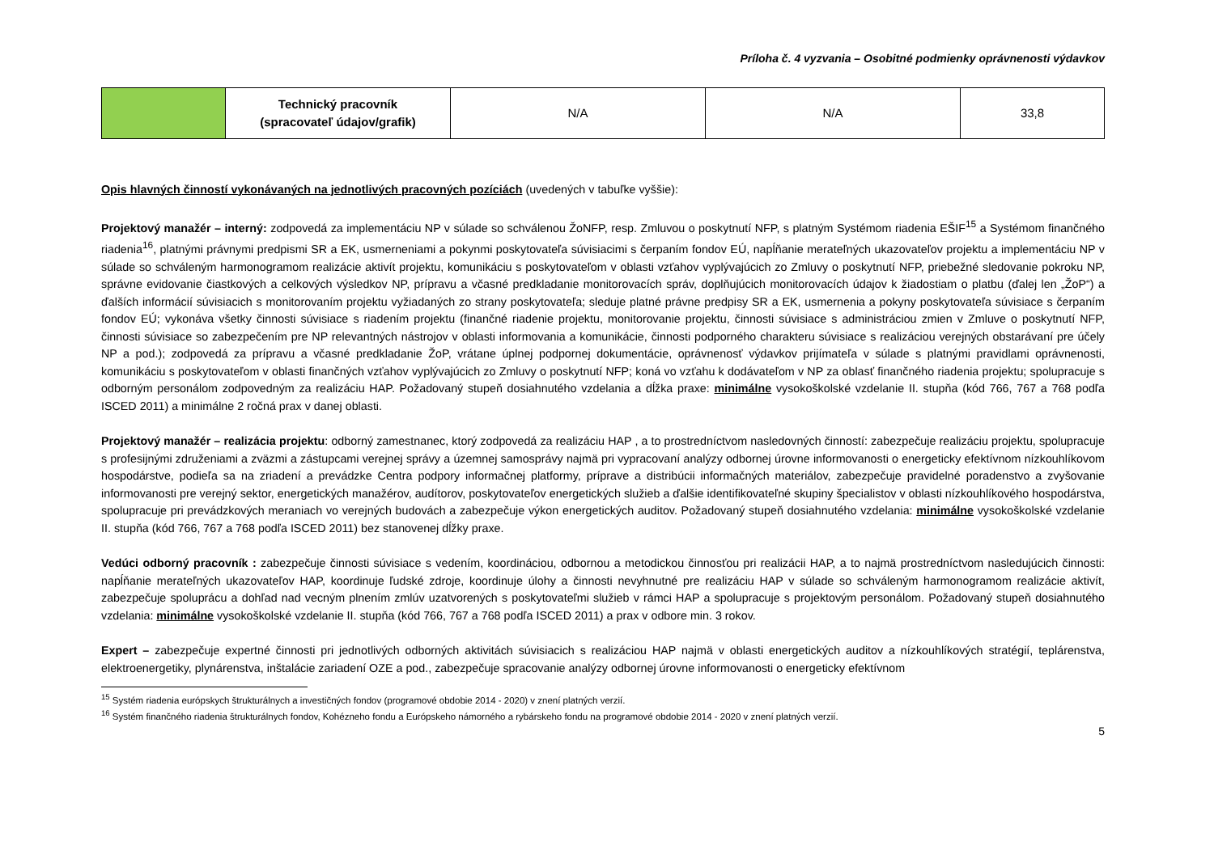Príloha č. 4 vyzvania – Osobitné podmienky oprávnenosti výdavkov
| | Technický pracovník (spracovateľ údajov/grafik) | N/A | N/A | 33,8 |
Opis hlavných činností vykonávaných na jednotlivých pracovných pozíciách (uvedených v tabuľke vyššie):
Projektový manažér – interný: zodpovedá za implementáciu NP v súlade so schválenou ŽoNFP, resp. Zmluvou o poskytnutí NFP, s platným Systémom riadenia EŠIF<sup>15</sup> a Systémom finančného riadenia<sup>16</sup>, platnými právnymi predpismi SR a EK, usmerneniami a pokynmi poskytovateľa súvisiacimi s čerpaním fondov EÚ, napĺňanie merateľných ukazovateľov projektu a implementáciu NP v súlade so schváleným harmonogramom realizácie aktivít projektu, komunikáciu s poskytovateľom v oblasti vzťahov vyplývajúcich zo Zmluvy o poskytnutí NFP, priebežné sledovanie pokroku NP, správne evidovanie čiastkových a celkových výsledkov NP, prípravu a včasné predkladanie monitorovacích správ, doplňujúcich monitorovacích údajov k žiadostiam o platbu (ďalej len „ŽoP“) a ďalších informácií súvisiacich s monitorovaním projektu vyžiadaných zo strany poskytovateľa; sleduje platné právne predpisy SR a EK, usmernenia a pokyny poskytovateľa súvisiace s čerpaním fondov EÚ; vykonáva všetky činnosti súvisiace s riadením projektu (finančné riadenie projektu, monitorovanie projektu, činnosti súvisiace s administráciou zmien v Zmluve o poskytnutí NFP, činnosti súvisiace so zabezpečením pre NP relevantných nástrojov v oblasti informovania a komunikácie, činnosti podporného charakteru súvisiace s realizáciou verejných obstarávaní pre účely NP a pod.); zodpovedá za prípravu a včasné predkladanie ŽoP, vrátane úplnej podpornej dokumentácie, oprávnenosť výdavkov prijímateľa v súlade s platnými pravidlami oprávnenosti, komunikáciu s poskytovateľom v oblasti finančných vzťahov vyplývajúcich zo Zmluvy o poskytnutí NFP; koná vo vzťahu k dodávateľom v NP za oblasť finančného riadenia projektu; spolupracuje s odborným personálom zodpovedným za realizáciu HAP. Požadovaný stupeň dosiahnutého vzdelania a dĺžka praxe: minimálne vysokoškolské vzdelanie II. stupňa (kód 766, 767 a 768 podľa ISCED 2011) a minimálne 2 ročná prax v danej oblasti.
Projektový manažér – realizácia projektu: odborný zamestnanec, ktorý zodpovedá za realizáciu HAP , a to prostredníctvom nasledovných činností: zabezpečuje realizáciu projektu, spolupracuje s profesijnými združeniami a zväzmi a zástupcami verejnej správy a územnej samosprávy najmä pri vypracovaní analýzy odbornej úrovne informovanosti o energeticky efektívnom nízkouhlíkovom hospodárstve, podieľa sa na zriadení a prevádzke Centra podpory informačnej platformy, príprave a distribúcii informačných materiálov, zabezpečuje pravidelné poradenstvo a zvyšovanie informovanosti pre verejný sektor, energetických manažérov, audítorov, poskytovateľov energetických služieb a ďalšie identifikovateľné skupiny špecialistov v oblasti nízkouhlíkového hospodárstva, spolupracuje pri prevádzkových meraniach vo verejných budovách a zabezpečuje výkon energetických auditov. Požadovaný stupeň dosiahnutého vzdelania: minimálne vysokoškolské vzdelanie II. stupňa (kód 766, 767 a 768 podľa ISCED 2011) bez stanovenej dĺžky praxe.
Vedúci odborný pracovník : zabezpečuje činnosti súvisiace s vedením, koordináciou, odbornou a metodickou činnosťou pri realizácii HAP, a to najmä prostredníctvom nasledujúcich činnosti: napĺňanie merateľných ukazovateľov HAP, koordinuje ľudské zdroje, koordinuje úlohy a činnosti nevyhnutné pre realizáciu HAP v súlade so schváleným harmonogramom realizácie aktivít, zabezpečuje spoluprácu a dohľad nad vecným plnením zmlúv uzatvorených s poskytovateľmi služieb v rámci HAP a spolupracuje s projektovým personálom. Požadovaný stupeň dosiahnutého vzdelania: minimálne vysokoškolské vzdelanie II. stupňa (kód 766, 767 a 768 podľa ISCED 2011) a prax v odbore min. 3 rokov.
Expert – zabezpečuje expertné činnosti pri jednotlivých odborných aktivitách súvisiacich s realizáciou HAP najmä v oblasti energetických auditov a nízkouhlíkových stratégií, teplárenstva, elektroenergetiky, plynárenstva, inštalácie zariadení OZE a pod., zabezpečuje spracovanie analýzy odbornej úrovne informovanosti o energeticky efektívnom
<sup>15</sup> Systém riadenia európskych štrukturálnych a investičných fondov (programové obdobie 2014 - 2020) v znení platných verzií.
<sup>16</sup> Systém finančného riadenia štrukturálnych fondov, Kohézneho fondu a Európskeho námorného a rybárskeho fondu na programové obdobie 2014 - 2020 v znení platných verzií.
5